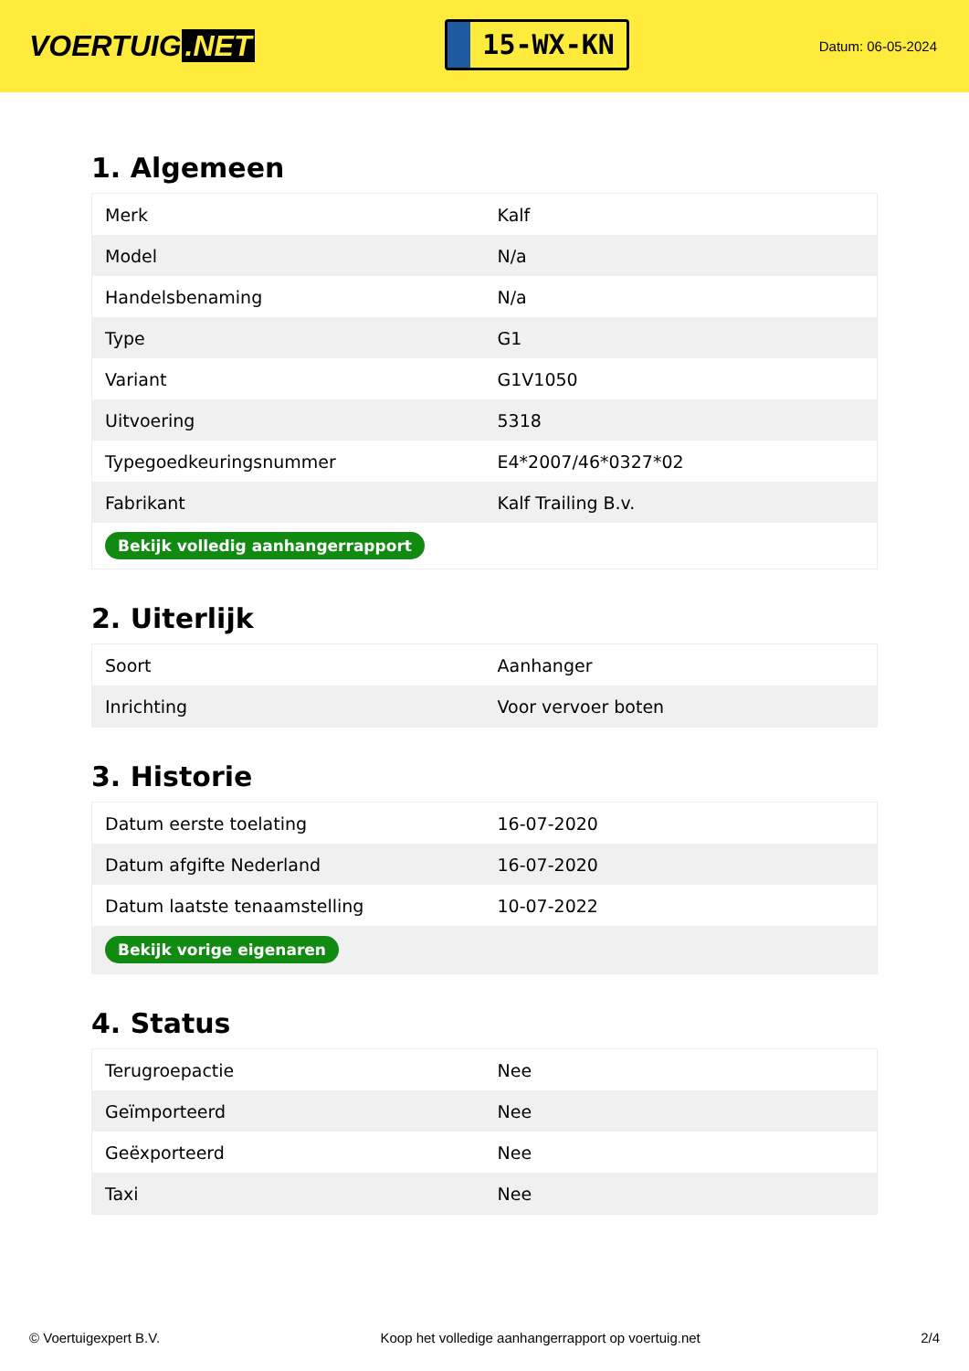VOERTUIG.NET
15-WX-KN
Datum: 06-05-2024
1. Algemeen
| Merk | Kalf |
| Model | N/a |
| Handelsbenaming | N/a |
| Type | G1 |
| Variant | G1V1050 |
| Uitvoering | 5318 |
| Typegoedkeuringsnummer | E4*2007/46*0327*02 |
| Fabrikant | Kalf Trailing B.v. |
| Bekijk volledig aanhangerrapport | |
2. Uiterlijk
| Soort | Aanhanger |
| Inrichting | Voor vervoer boten |
3. Historie
| Datum eerste toelating | 16-07-2020 |
| Datum afgifte Nederland | 16-07-2020 |
| Datum laatste tenaamstelling | 10-07-2022 |
| Bekijk vorige eigenaren | |
4. Status
| Terugroepactie | Nee |
| Geïmporteerd | Nee |
| Geëxporteerd | Nee |
| Taxi | Nee |
© Voertuigexpert B.V. Koop het volledige aanhangerrapport op voertuig.net 2/4